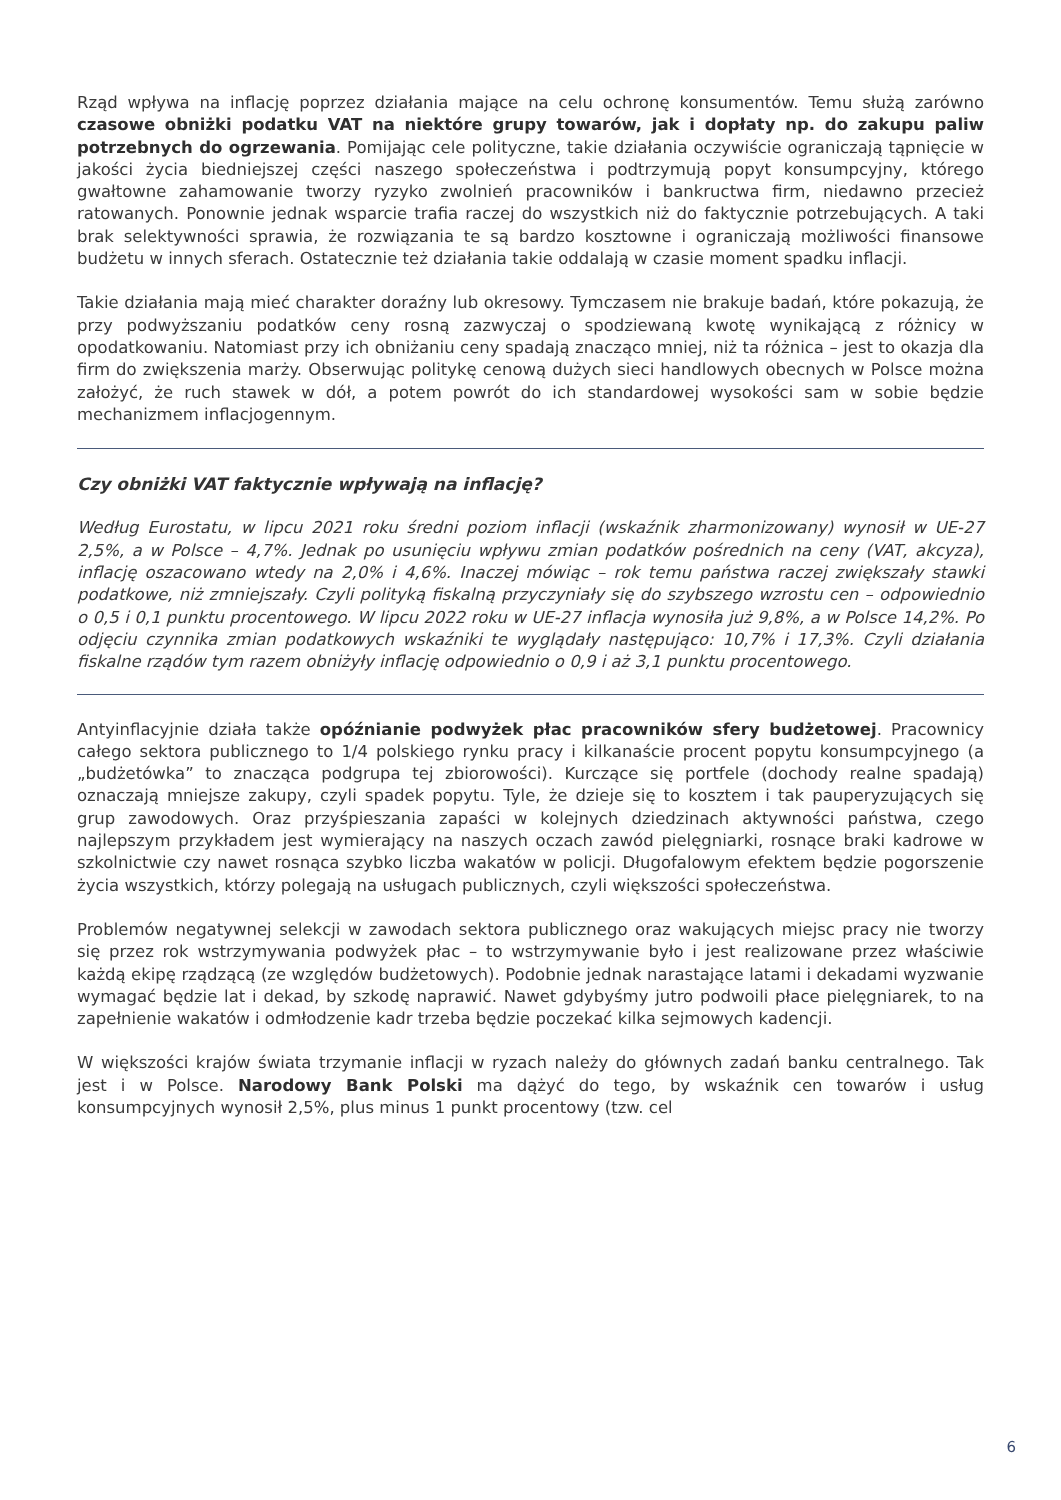Rząd wpływa na inflację poprzez działania mające na celu ochronę konsumentów. Temu służą zarówno czasowe obniżki podatku VAT na niektóre grupy towarów, jak i dopłaty np. do zakupu paliw potrzebnych do ogrzewania. Pomijając cele polityczne, takie działania oczywiście ograniczają tąpnięcie w jakości życia biedniejszej części naszego społeczeństwa i podtrzymują popyt konsumpcyjny, którego gwałtowne zahamowanie tworzy ryzyko zwolnień pracowników i bankructwa firm, niedawno przecież ratowanych. Ponownie jednak wsparcie trafia raczej do wszystkich niż do faktycznie potrzebujących. A taki brak selektywności sprawia, że rozwiązania te są bardzo kosztowne i ograniczają możliwości finansowe budżetu w innych sferach. Ostatecznie też działania takie oddalają w czasie moment spadku inflacji.
Takie działania mają mieć charakter doraźny lub okresowy. Tymczasem nie brakuje badań, które pokazują, że przy podwyższaniu podatków ceny rosną zazwyczaj o spodziewaną kwotę wynikającą z różnicy w opodatkowaniu. Natomiast przy ich obniżaniu ceny spadają znacząco mniej, niż ta różnica – jest to okazja dla firm do zwiększenia marży. Obserwując politykę cenową dużych sieci handlowych obecnych w Polsce można założyć, że ruch stawek w dół, a potem powrót do ich standardowej wysokości sam w sobie będzie mechanizmem inflacjogennym.
Czy obniżki VAT faktycznie wpływają na inflację?
Według Eurostatu, w lipcu 2021 roku średni poziom inflacji (wskaźnik zharmonizowany) wynosił w UE-27 2,5%, a w Polsce – 4,7%. Jednak po usunięciu wpływu zmian podatków pośrednich na ceny (VAT, akcyza), inflację oszacowano wtedy na 2,0% i 4,6%. Inaczej mówiąc – rok temu państwa raczej zwiększały stawki podatkowe, niż zmniejszały. Czyli polityką fiskalną przyczyniały się do szybszego wzrostu cen – odpowiednio o 0,5 i 0,1 punktu procentowego. W lipcu 2022 roku w UE-27 inflacja wynosiła już 9,8%, a w Polsce 14,2%. Po odjęciu czynnika zmian podatkowych wskaźniki te wyglądały następująco: 10,7% i 17,3%. Czyli działania fiskalne rządów tym razem obniżyły inflację odpowiednio o 0,9 i aż 3,1 punktu procentowego.
Antyinflacyjnie działa także opóźnianie podwyżek płac pracowników sfery budżetowej. Pracownicy całego sektora publicznego to 1/4 polskiego rynku pracy i kilkanaście procent popytu konsumpcyjnego (a „budżetówka” to znacząca podgrupa tej zbiorowości). Kurczące się portfele (dochody realne spadają) oznaczają mniejsze zakupy, czyli spadek popytu. Tyle, że dzieje się to kosztem i tak pauperyzujących się grup zawodowych. Oraz przyśpieszania zapaści w kolejnych dziedzinach aktywności państwa, czego najlepszym przykładem jest wymierający na naszych oczach zawód pielęgniarki, rosnące braki kadrowe w szkolnictwie czy nawet rosnąca szybko liczba wakatów w policji. Długofalowym efektem będzie pogorszenie życia wszystkich, którzy polegają na usługach publicznych, czyli większości społeczeństwa.
Problemów negatywnej selekcji w zawodach sektora publicznego oraz wakujących miejsc pracy nie tworzy się przez rok wstrzymywania podwyżek płac – to wstrzymywanie było i jest realizowane przez właściwie każdą ekipę rządzącą (ze względów budżetowych). Podobnie jednak narastające latami i dekadami wyzwanie wymagać będzie lat i dekad, by szkodę naprawić. Nawet gdybyśmy jutro podwoili płace pielęgniarek, to na zapełnienie wakatów i odmłodzenie kadr trzeba będzie poczekać kilka sejmowych kadencji.
W większości krajów świata trzymanie inflacji w ryzach należy do głównych zadań banku centralnego. Tak jest i w Polsce. Narodowy Bank Polski ma dążyć do tego, by wskaźnik cen towarów i usług konsumpcyjnych wynosił 2,5%, plus minus 1 punkt procentowy (tzw. cel
6